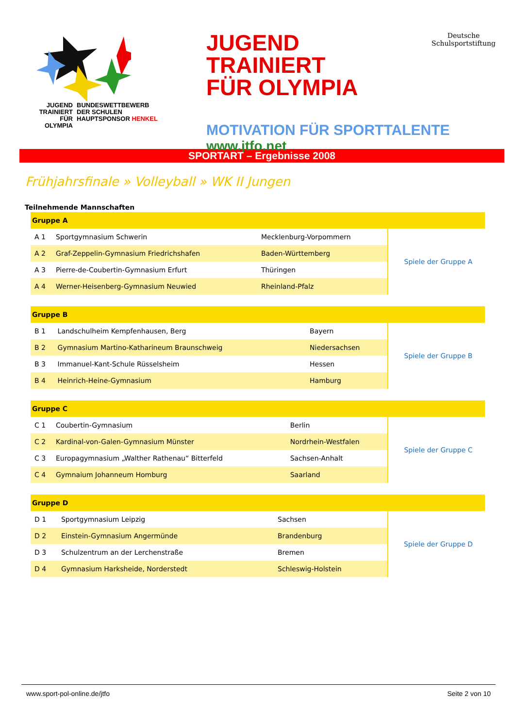JUGEND TRAINIERT FÜR OLYMPIA
BUNDESWETTBEWERB
DER SCHULEN
HAUPTSPONSOR HENKEL
JUGEND TRAINIERT
FÜR OLYMPIA
Deutsche
Schulsportstiftung
MOTIVATION FÜR SPORTTALENTE
www.jtfo.net
SPORTART – Ergebnisse 2008
Frühjahrsfinale » Volleyball » WK II Jungen
Teilnehmende Mannschaften
| Gruppe A | | | |
| --- | --- | --- | --- |
| A 1 | Sportgymnasium Schwerin | Mecklenburg-Vorpommern | Spiele der Gruppe A |
| A 2 | Graf-Zeppelin-Gymnasium Friedrichshafen | Baden-Württemberg | |
| A 3 | Pierre-de-Coubertin-Gymnasium Erfurt | Thüringen | |
| A 4 | Werner-Heisenberg-Gymnasium Neuwied | Rheinland-Pfalz | |
| Gruppe B | | | |
| --- | --- | --- | --- |
| B 1 | Landschulheim Kempfenhausen, Berg | Bayern | Spiele der Gruppe B |
| B 2 | Gymnasium Martino-Katharineum Braunschweig | Niedersachsen | |
| B 3 | Immanuel-Kant-Schule Rüsselsheim | Hessen | |
| B 4 | Heinrich-Heine-Gymnasium | Hamburg | |
| Gruppe C | | | |
| --- | --- | --- | --- |
| C 1 | Coubertin-Gymnasium | Berlin | Spiele der Gruppe C |
| C 2 | Kardinal-von-Galen-Gymnasium Münster | Nordrhein-Westfalen | |
| C 3 | Europagymnasium „Walther Rathenau“ Bitterfeld | Sachsen-Anhalt | |
| C 4 | Gymnaium Johanneum Homburg | Saarland | |
| Gruppe D | | | |
| --- | --- | --- | --- |
| D 1 | Sportgymnasium Leipzig | Sachsen | Spiele der Gruppe D |
| D 2 | Einstein-Gymnasium Angermünde | Brandenburg | |
| D 3 | Schulzentrum an der Lerchenstraße | Bremen | |
| D 4 | Gymnasium Harksheide, Norderstedt | Schleswig-Holstein | |
www.sport-pol-online.de/jtfo Seite 2 von 10